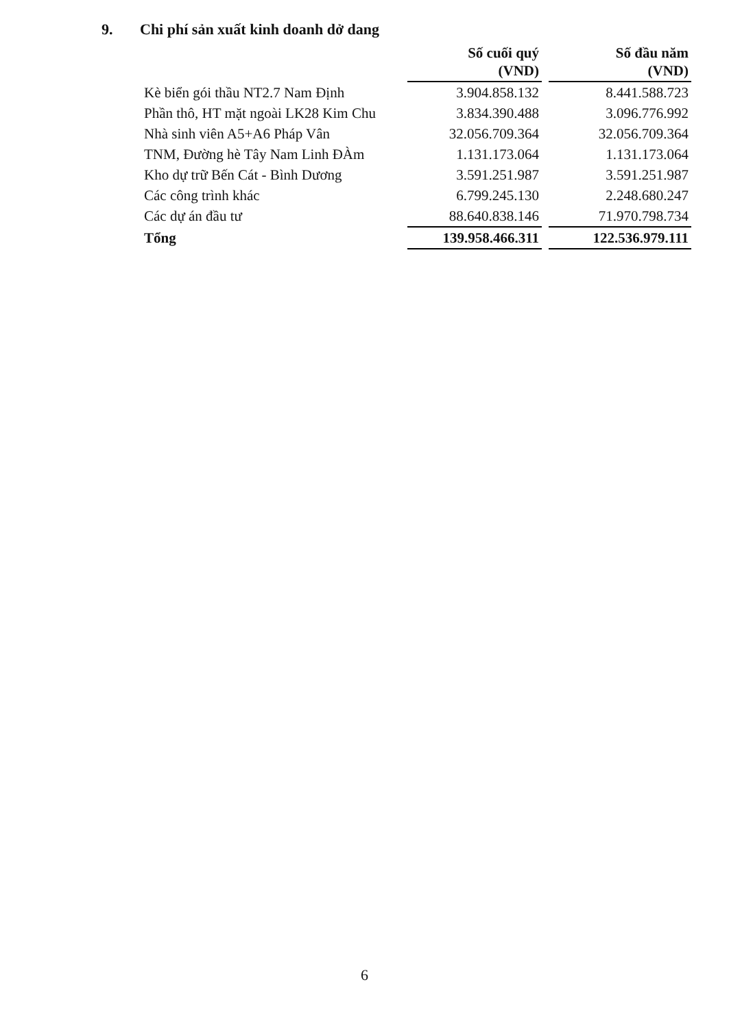9. Chi phí sản xuất kinh doanh dở dang
| | Số cuối quý (VND) | Số đầu năm (VND) |
| --- | --- | --- |
| Kè biển gói thầu NT2.7 Nam Định | 3.904.858.132 | 8.441.588.723 |
| Phần thô, HT mặt ngoài LK28 Kim Chu | 3.834.390.488 | 3.096.776.992 |
| Nhà sinh viên A5+A6 Pháp Vân | 32.056.709.364 | 32.056.709.364 |
| TNM, Đường hè Tây Nam Linh ĐÀm | 1.131.173.064 | 1.131.173.064 |
| Kho dự trữ Bến Cát - Bình Dương | 3.591.251.987 | 3.591.251.987 |
| Các công trình khác | 6.799.245.130 | 2.248.680.247 |
| Các dự án đầu tư | 88.640.838.146 | 71.970.798.734 |
| Tổng | 139.958.466.311 | 122.536.979.111 |
6